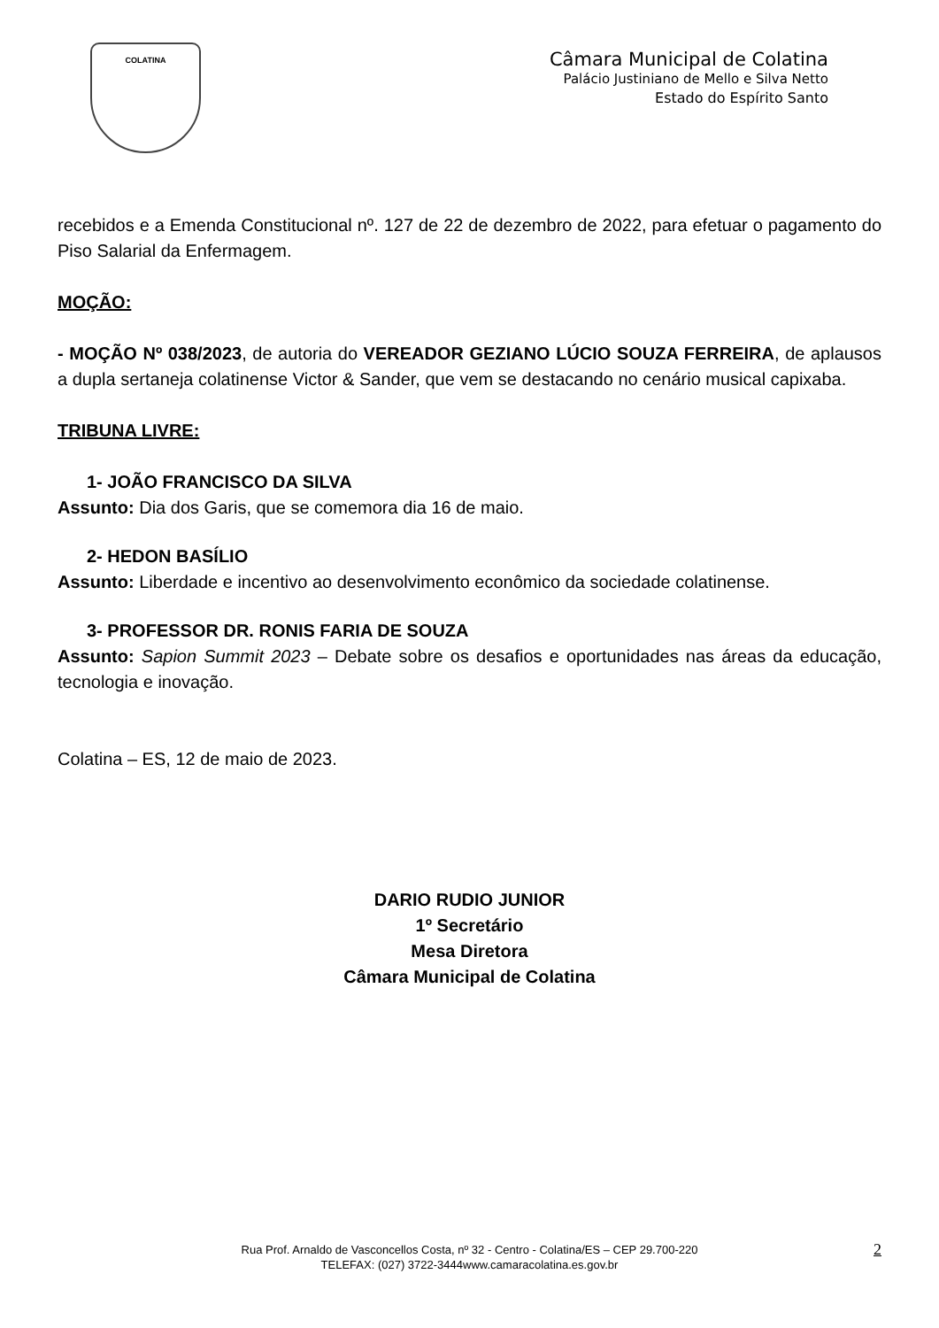COLATINA
Câmara Municipal de Colatina
Palácio Justiniano de Mello e Silva Netto
Estado do Espírito Santo
recebidos e a Emenda Constitucional nº. 127 de 22 de dezembro de 2022, para efetuar o pagamento do Piso Salarial da Enfermagem.
MOÇÃO:
- MOÇÃO Nº 038/2023, de autoria do VEREADOR GEZIANO LÚCIO SOUZA FERREIRA, de aplausos a dupla sertaneja colatinense Victor & Sander, que vem se destacando no cenário musical capixaba.
TRIBUNA LIVRE:
1- JOÃO FRANCISCO DA SILVA
Assunto: Dia dos Garis, que se comemora dia 16 de maio.
2- HEDON BASÍLIO
Assunto: Liberdade e incentivo ao desenvolvimento econômico da sociedade colatinense.
3- PROFESSOR DR. RONIS FARIA DE SOUZA
Assunto: Sapion Summit 2023 – Debate sobre os desafios e oportunidades nas áreas da educação, tecnologia e inovação.
Colatina – ES, 12 de maio de 2023.
DARIO RUDIO JUNIOR
1º Secretário
Mesa Diretora
Câmara Municipal de Colatina
Rua Prof. Arnaldo de Vasconcellos Costa, nº 32 - Centro - Colatina/ES – CEP 29.700-220
TELEFAX: (027) 3722-3444www.camaracolatina.es.gov.br
2